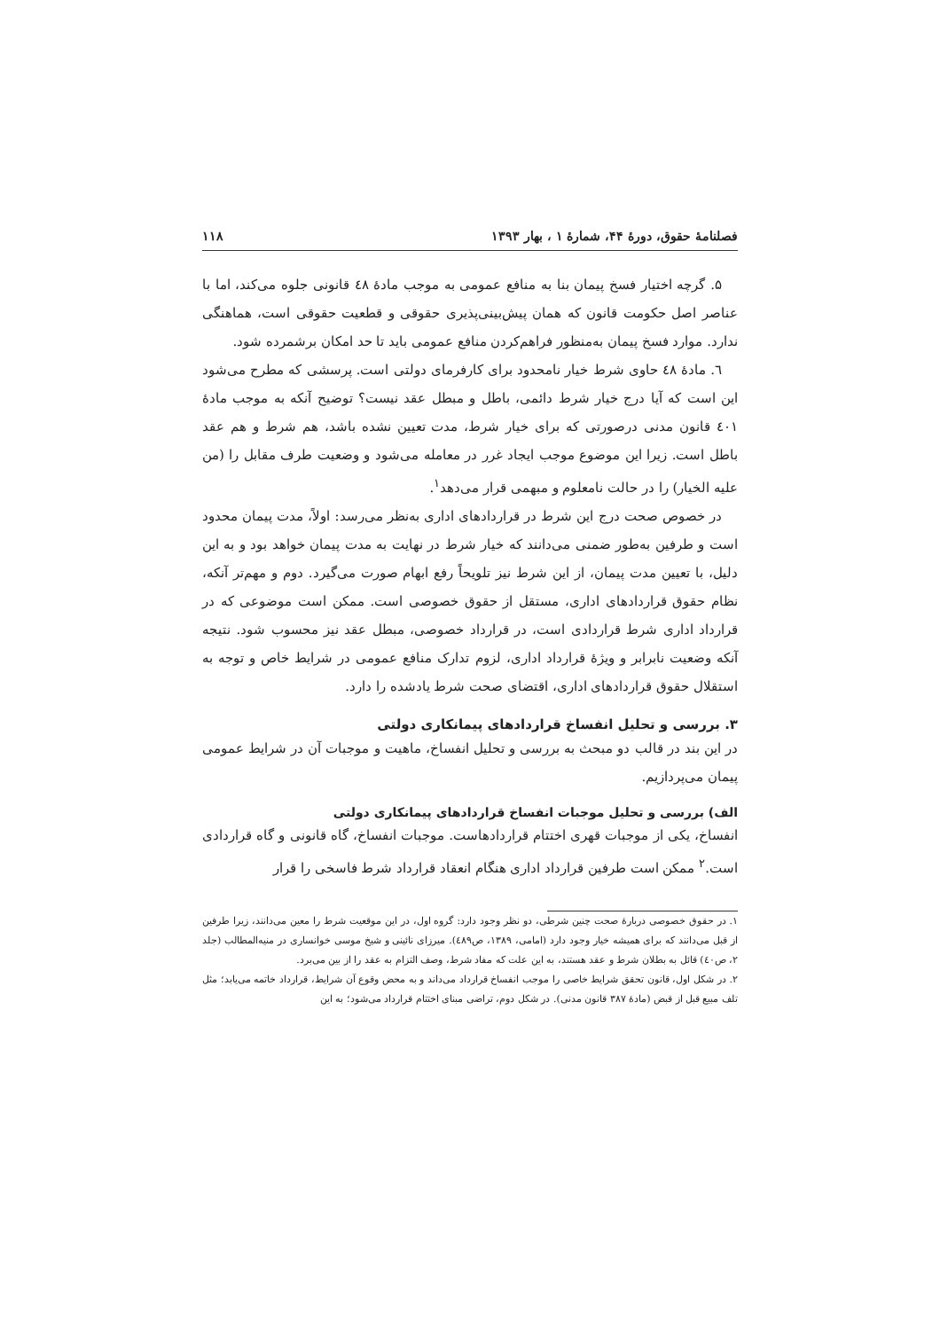فصلنامهٔ حقوق، دورهٔ ۴۴، شمارهٔ ۱ ، بهار ۱۳۹۳ ۱۱۸
۵. گرچه اختیار فسخ پیمان بنا به منافع عمومی به موجب مادهٔ ٤٨ قانونی جلوه می‌کند، اما با عناصر اصل حکومت قانون که همان پیش‌بینی‌پذیری حقوقی و قطعیت حقوقی است، هماهنگی ندارد. موارد فسخ پیمان به‌منظور فراهم‌کردن منافع عمومی باید تا حد امکان برشمرده شود.
٦. مادهٔ ٤٨ حاوی شرط خیار نامحدود برای کارفرمای دولتی است. پرسشی که مطرح می‌شود این است که آیا درج خیار شرط دائمی، باطل و مبطل عقد نیست؟ توضیح آنکه به موجب مادهٔ ٤٠١ قانون مدنی درصورتی که برای خیار شرط، مدت تعیین نشده باشد، هم شرط و هم عقد باطل است. زیرا این موضوع موجب ایجاد غرر در معامله می‌شود و وضعیت طرف مقابل را (من علیه الخیار) را در حالت نامعلوم و مبهمی قرار می‌دهد<sup>۱</sup>.
در خصوص صحت درج این شرط در قراردادهای اداری به‌نظر می‌رسد: اولاً، مدت پیمان محدود است و طرفین به‌طور ضمنی می‌دانند که خیار شرط در نهایت به مدت پیمان خواهد بود و به این دلیل، با تعیین مدت پیمان، از این شرط نیز تلویحاً رفع ابهام صورت می‌گیرد. دوم و مهم‌تر آنکه، نظام حقوق قراردادهای اداری، مستقل از حقوق خصوصی است. ممکن است موضوعی که در قرارداد اداری شرط قراردادی است، در قرارداد خصوصی، مبطل عقد نیز محسوب شود. نتیجه آنکه وضعیت نابرابر و ویژهٔ قرارداد اداری، لزوم تدارک منافع عمومی در شرایط خاص و توجه به استقلال حقوق قراردادهای اداری، اقتضای صحت شرط یادشده را دارد.
۳. بررسی و تحلیل انفساخ قراردادهای پیمانکاری دولتی
در این بند در قالب دو مبحث به بررسی و تحلیل انفساخ، ماهیت و موجبات آن در شرایط عمومی پیمان می‌پردازیم.
الف) بررسی و تحلیل موجبات انفساخ قراردادهای پیمانکاری دولتی
انفساخ، یکی از موجبات قهری اختتام قراردادهاست. موجبات انفساخ، گاه قانونی و گاه قراردادی است.<sup>۲</sup> ممکن است طرفین قرارداد اداری هنگام انعقاد قرارداد شرط فاسخی را قرار
۱. در حقوق خصوصی دربارهٔ صحت چنین شرطی، دو نظر وجود دارد: گروه اول، در این موقعیت شرط را معین می‌دانند، زیرا طرفین از قبل می‌دانند که برای همیشه خیار وجود دارد (امامی، ۱۳۸۹، ص٤٨٩). میرزای نائینی و شیخ موسی خوانساری در منیه‌المطالب (جلد ۲، ص٤٠) قائل به بطلان شرط و عقد هستند، به این علت که مفاد شرط، وصف التزام به عقد را از بین می‌برد.
۲. در شکل اول، قانون تحقق شرایط خاصی را موجب انفساخ قرارداد می‌داند و به محض وقوع آن شرایط، قرارداد خاتمه می‌یابد؛ مثل تلف مبیع قبل از قبض (مادهٔ ۳۸۷ قانون مدنی). در شکل دوم، تراضی مبنای اختتام قرارداد می‌شود؛ به این